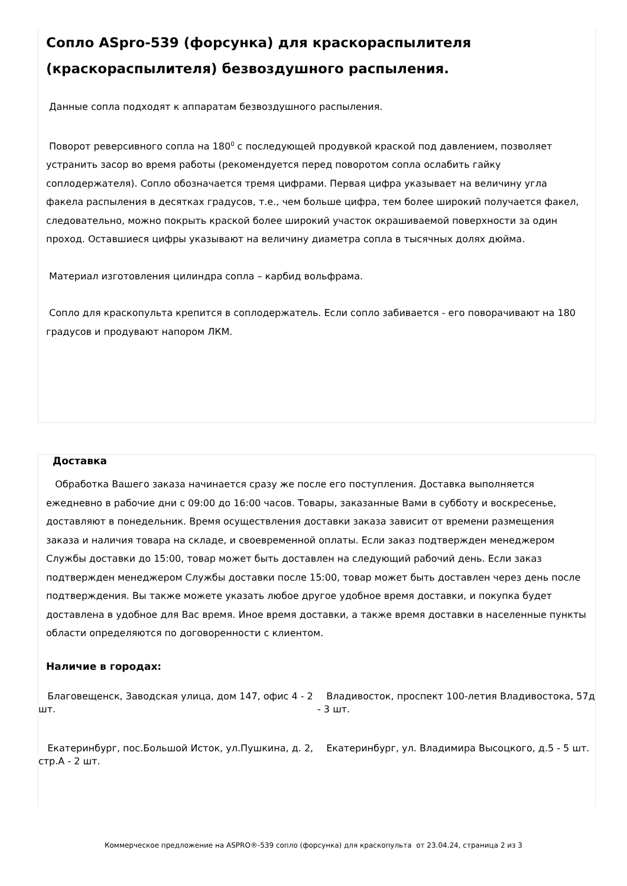Сопло ASpro-539 (форсунка) для краскораспылителя (краскораспылителя) безвоздушного распыления.
Данные сопла подходят к аппаратам безвоздушного распыления.
Поворот реверсивного сопла на 180<sup>0</sup> с последующей продувкой краской под давлением, позволяет устранить засор во время работы (рекомендуется перед поворотом сопла ослабить гайку соплодержателя). Сопло обозначается тремя цифрами. Первая цифра указывает на величину угла факела распыления в десятках градусов, т.е., чем больше цифра, тем более широкий получается факел, следовательно, можно покрыть краской более широкий участок окрашиваемой поверхности за один проход. Оставшиеся цифры указывают на величину диаметра сопла в тысячных долях дюйма.
Материал изготовления цилиндра сопла – карбид вольфрама.
Сопло для краскопульта крепится в соплодержатель. Если сопло забивается - его поворачивают на 180 градусов и продувают напором ЛКМ.
Доставка
Обработка Вашего заказа начинается сразу же после его поступления. Доставка выполняется ежедневно в рабочие дни с 09:00 до 16:00 часов. Товары, заказанные Вами в субботу и воскресенье, доставляют в понедельник. Время осуществления доставки заказа зависит от времени размещения заказа и наличия товара на складе, и своевременной оплаты. Если заказ подтвержден менеджером Службы доставки до 15:00, товар может быть доставлен на следующий рабочий день. Если заказ подтвержден менеджером Службы доставки после 15:00, товар может быть доставлен через день после подтверждения. Вы также можете указать любое другое удобное время доставки, и покупка будет доставлена в удобное для Вас время. Иное время доставки, а также время доставки в населенные пункты области определяются по договоренности с клиентом.
Наличие в городах:
Благовещенск, Заводская улица, дом 147, офис 4 - 2 шт.
Владивосток, проспект 100-летия Владивостока, 57д - 3 шт.
Екатеринбург, пос.Большой Исток, ул.Пушкина, д. 2, стр.А - 2 шт.
Екатеринбург, ул. Владимира Высоцкого, д.5 - 5 шт.
Коммерческое предложение на ASPRO®-539 сопло (форсунка) для краскопульта от 23.04.24, страница 2 из 3